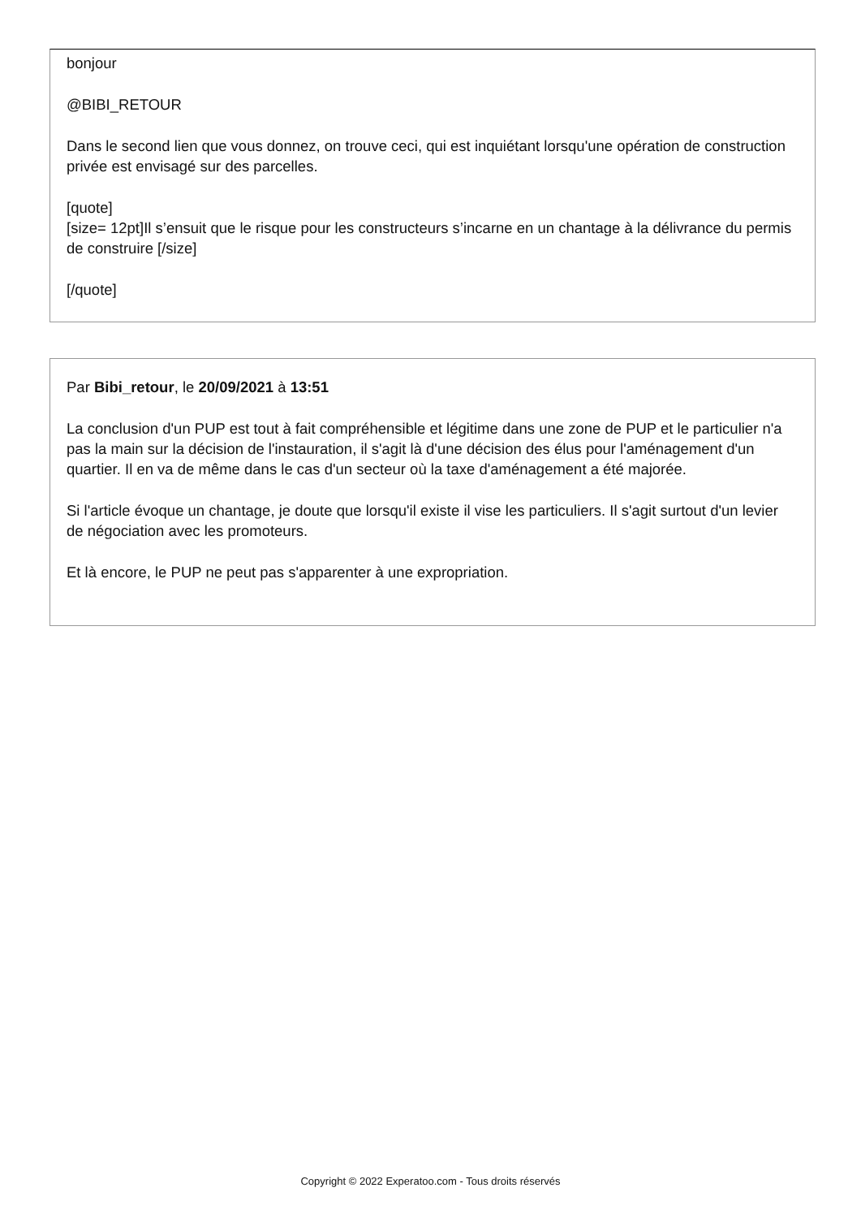bonjour
@BIBI_RETOUR
Dans le second lien que vous donnez, on trouve ceci, qui est inquiétant lorsqu'une opération de construction privée est envisagé sur des parcelles.
[quote]
[size= 12pt]Il s’ensuit que le risque pour les constructeurs s’incarne en un chantage à la délivrance du permis de construire [/size]
[/quote]
Par Bibi_retour, le 20/09/2021 à 13:51
La conclusion d'un PUP est tout à fait compréhensible et légitime dans une zone de PUP et le particulier n'a pas la main sur la décision de l'instauration, il s'agit là d'une décision des élus pour l'aménagement d'un quartier. Il en va de même dans le cas d'un secteur où la taxe d'aménagement a été majorée.
Si l'article évoque un chantage, je doute que lorsqu'il existe il vise les particuliers. Il s'agit surtout d'un levier de négociation avec les promoteurs.
Et là encore, le PUP ne peut pas s'apparenter à une expropriation.
Copyright © 2022 Experatoo.com - Tous droits réservés